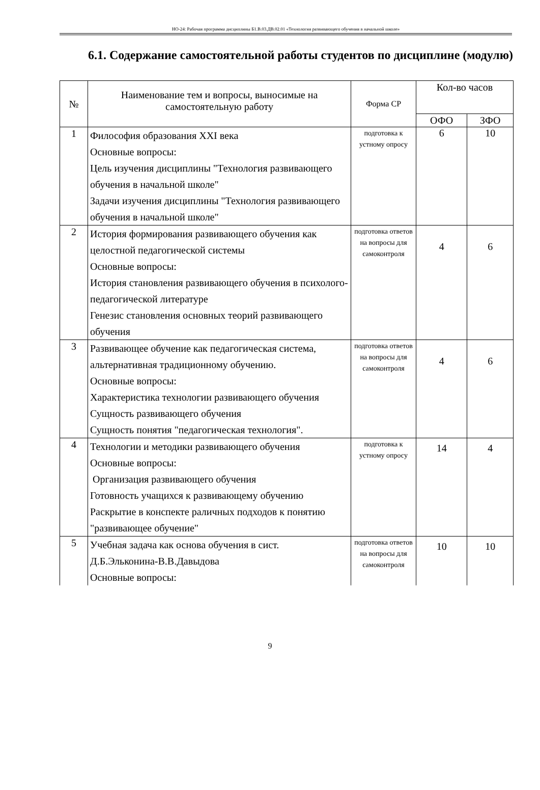НО-24: Рабочая программа дисциплины Б1.В.03.ДВ.02.01 «Технология развивающего обучения в начальной школе»
6.1. Содержание самостоятельной работы студентов по дисциплине (модулю)
| № | Наименование тем и вопросы, выносимые на самостоятельную работу | Форма СР | Кол-во часов | |
| --- | --- | --- | --- | --- |
| | | | ОФО | ЗФО |
| 1 | Философия образования XXI века Основные вопросы: Цель изучения дисциплины "Технология развивающего обучения в начальной школе" Задачи изучения дисциплины "Технология развивающего обучения в начальной школе" | подготовка к устному опросу | 6 | 10 |
| 2 | История формирования развивающего обучения как целостной педагогической системы Основные вопросы: История становления развивающего обучения в психолого-педагогической литературе Генезис становления основных теорий развивающего обучения | подготовка ответов на вопросы для самоконтроля | 4 | 6 |
| 3 | Развивающее обучение как педагогическая система, альтернативная традиционному обучению. Основные вопросы: Характеристика технологии развивающего обучения Сущность развивающего обучения Сущность понятия "педагогическая технология". | подготовка ответов на вопросы для самоконтроля | 4 | 6 |
| 4 | Технологии и методики развивающего обучения Основные вопросы: Организация развивающего обучения Готовность учащихся к развивающему обучению Раскрытие в конспекте раличных подходов к понятию "развивающее обучение" | подготовка к устному опросу | 14 | 4 |
| 5 | Учебная задача как основа обучения в сист. Д.Б.Эльконина-В.В.Давыдова Основные вопросы: | подготовка ответов на вопросы для самоконтроля | 10 | 10 |
9